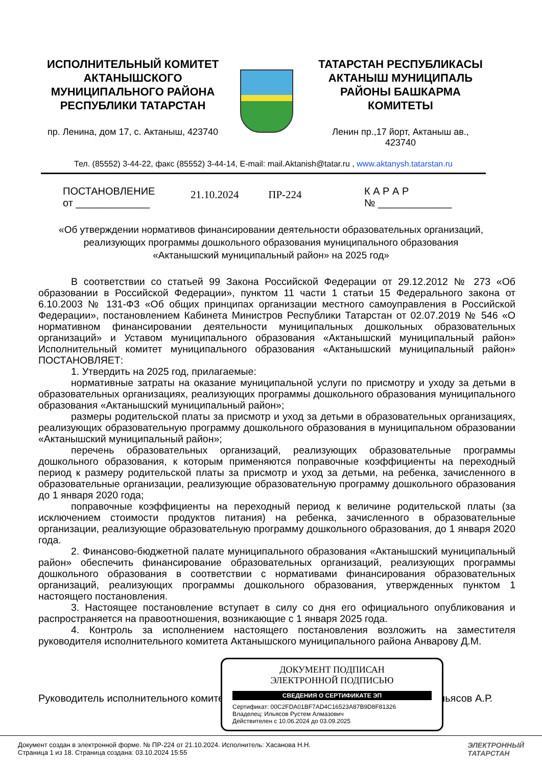ИСПОЛНИТЕЛЬНЫЙ КОМИТЕТ
АКТАНЫШСКОГО
МУНИЦИПАЛЬНОГО РАЙОНА
РЕСПУБЛИКИ ТАТАРСТАН
пр. Ленина, дом 17, с. Актаныш, 423740
ТАТАРСТАН РЕСПУБЛИКАСЫ
АКТАНЫШ МУНИЦИПАЛЬ
РАЙОНЫ БАШКАРМА
КОМИТЕТЫ
Ленин пр.,17 йорт, Актаныш ав.,
423740
Тел. (85552) 3-44-22, факс (85552) 3-44-14, E-mail: mail.Aktanish@tatar.ru , www.aktanysh.tatarstan.ru
ПОСТАНОВЛЕНИЕ
от _____________
21.10.2024 ПР-224
К А Р А Р
№ _____________
«Об утверждении нормативов финансировании деятельности образовательных организаций, реализующих программы дошкольного образования муниципального образования «Актанышский муниципальный район» на 2025 год»
В соответствии со статьей 99 Закона Российской Федерации от 29.12.2012 № 273 «Об образовании в Российской Федерации», пунктом 11 части 1 статьи 15 Федерального закона от 6.10.2003 № 131-ФЗ «Об общих принципах организации местного самоуправления в Российской Федерации», постановлением Кабинета Министров Республики Татарстан от 02.07.2019 № 546 «О нормативном финансировании деятельности муниципальных дошкольных образовательных организаций» и Уставом муниципального образования «Актанышский муниципальный район» Исполнительный комитет муниципального образования «Актанышский муниципальный район» ПОСТАНОВЛЯЕТ:
1. Утвердить на 2025 год, прилагаемые:
нормативные затраты на оказание муниципальной услуги по присмотру и уходу за детьми в образовательных организациях, реализующих программы дошкольного образования муниципального образования «Актанышский муниципальный район»;
размеры родительской платы за присмотр и уход за детьми в образовательных организациях, реализующих образовательную программу дошкольного образования в муниципальном образовании «Актанышский муниципальный район»;
перечень образовательных организаций, реализующих образовательные программы дошкольного образования, к которым применяются поправочные коэффициенты на переходный период к размеру родительской платы за присмотр и уход за детьми, на ребенка, зачисленного в образовательные организации, реализующие образовательную программу дошкольного образования до 1 января 2020 года;
поправочные коэффициенты на переходный период к величине родительской платы (за исключением стоимости продуктов питания) на ребенка, зачисленного в образовательные организации, реализующие образовательную программу дошкольного образования, до 1 января 2020 года.
2. Финансово-бюджетной палате муниципального образования «Актанышский муниципальный район» обеспечить финансирование образовательных организаций, реализующих программы дошкольного образования в соответствии с нормативами финансирования образовательных организаций, реализующих программы дошкольного образования, утвержденных пунктом 1 настоящего постановления.
3. Настоящее постановление вступает в силу со дня его официального опубликования и распространяется на правоотношения, возникающие с 1 января 2025 года.
4. Контроль за исполнением настоящего постановления возложить на заместителя руководителя исполнительного комитета Актанышского муниципального района Анварову Д.М.
Руководитель исполнительного комитета Ильясов А.Р.
ДОКУМЕНТ ПОДПИСАН
ЭЛЕКТРОННОЙ ПОДПИСЬЮ
СВЕДЕНИЯ О СЕРТИФИКАТЕ ЭП
Сертификат: 00C2FDA01BF7AD4C16523A87B9D8F81326
Владелец: Ильясов Рустем Алмазович
Действителен с 10.06.2024 до 03.09.2025
Документ создан в электронной форме. № ПР-224 от 21.10.2024. Исполнитель: Хасанова Н.Н.
Страница 1 из 18. Страница создана: 03.10.2024 15:55
ЭЛЕКТРОННЫЙ
ТАТАРСТАН